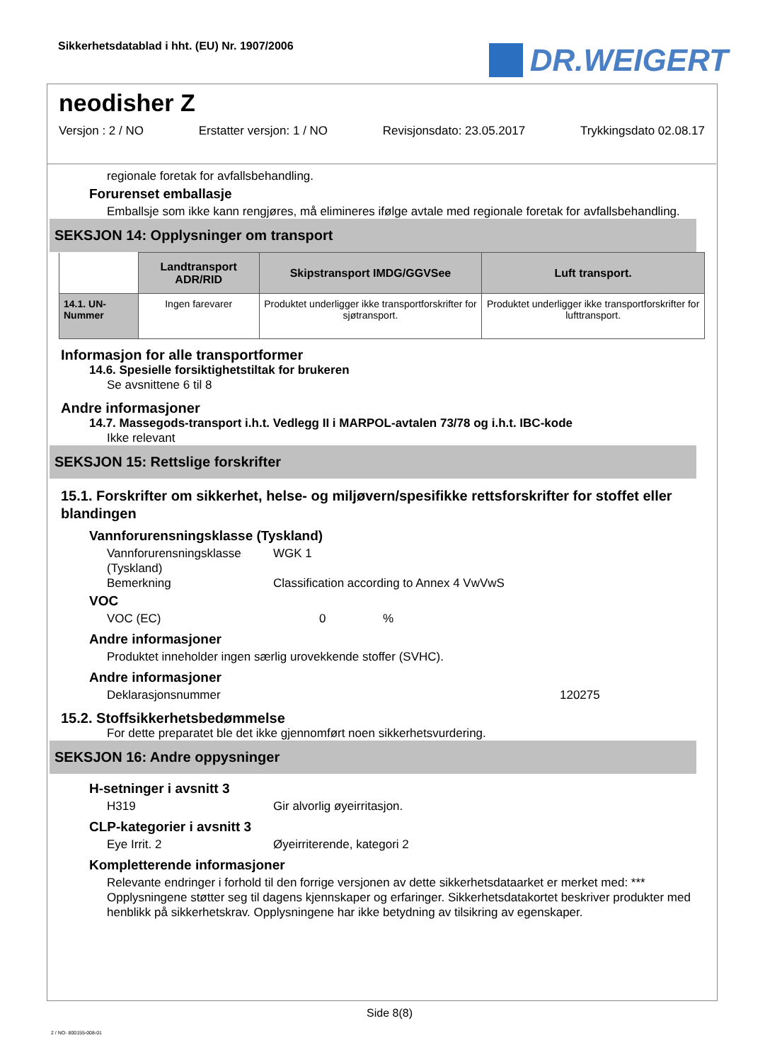Sikkerhetsdatablad i hht. (EU) Nr. 1907/2006
DR.WEIGERT
neodisher Z
Versjon : 2 / NO Erstatter versjon: 1 / NO Revisjonsdato: 23.05.2017 Trykkingsdato 02.08.17
regionale foretak for avfallsbehandling.
Forurenset emballasje
Emballsje som ikke kann rengjøres, må elimineres ifølge avtale med regionale foretak for avfallsbehandling.
SEKSJON 14: Opplysninger om transport
| | Landtransport ADR/RID | Skipstransport IMDG/GGVSee | Luft transport. |
| 14.1. UN-Nummer | Ingen farevarer | Produktet underligger ikke transportforskrifter for sjøtransport. | Produktet underligger ikke transportforskrifter for lufttransport. |
Informasjon for alle transportformer
14.6. Spesielle forsiktighetstiltak for brukeren
Se avsnittene 6 til 8
Andre informasjoner
14.7. Massegods-transport i.h.t. Vedlegg II i MARPOL-avtalen 73/78 og i.h.t. IBC-kode
Ikke relevant
SEKSJON 15: Rettslige forskrifter
15.1. Forskrifter om sikkerhet, helse- og miljøvern/spesifikke rettsforskrifter for stoffet eller blandingen
Vannforurensningsklasse (Tyskland)
Vannforurensningsklasse (Tyskland) WGK 1
Bemerkning Classification according to Annex 4 VwVwS
VOC
VOC (EC) 0%
Andre informasjoner
Produktet inneholder ingen særlig urovekkende stoffer (SVHC).
Andre informasjoner
Deklarasjonsnummer 120275
15.2. Stoffsikkerhetsbedømmelse
For dette preparatet ble det ikke gjennomført noen sikkerhetsvurdering.
SEKSJON 16: Andre oppysninger
H-setninger i avsnitt 3
H319 Gir alvorlig øyeirritasjon.
CLP-kategorier i avsnitt 3
Eye Irrit. 2 Øyeirriterende, kategori 2
Kompletterende informasjoner
Relevante endringer i forhold til den forrige versjonen av dette sikkerhetsdataarket er merket med: ***
Opplysningene støtter seg til dagens kjennskaper og erfaringer. Sikkerhetsdatakortet beskriver produkter med henblikk på sikkerhetskrav. Opplysningene har ikke betydning av tilsikring av egenskaper.
Side 8(8)
2 / NO- 800155-008-01